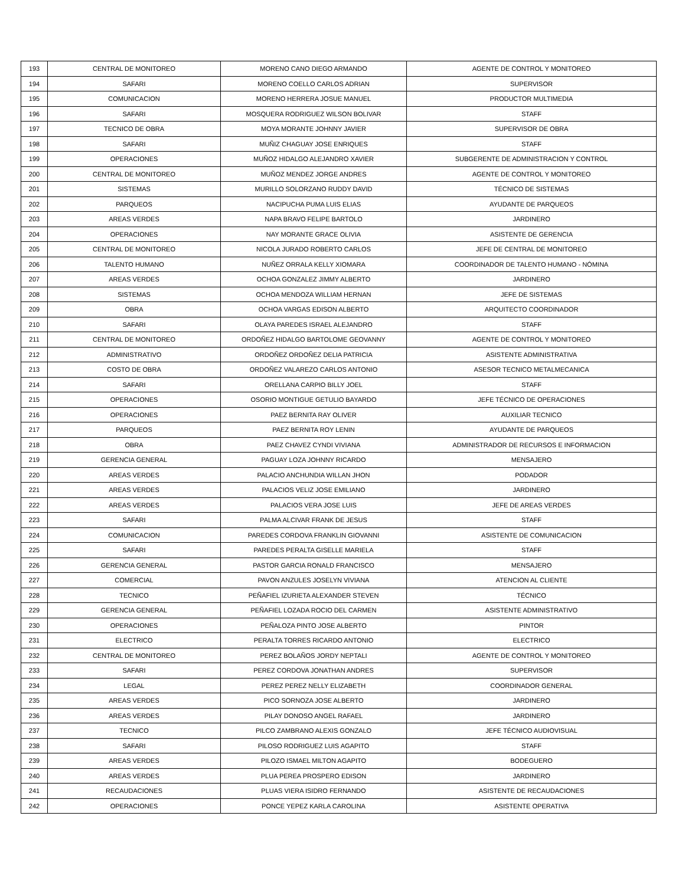| 193 | CENTRAL DE MONITOREO | MORENO CANO DIEGO ARMANDO | AGENTE DE CONTROL Y MONITOREO |
| 194 | SAFARI | MORENO COELLO CARLOS ADRIAN | SUPERVISOR |
| 195 | COMUNICACION | MORENO HERRERA JOSUE MANUEL | PRODUCTOR MULTIMEDIA |
| 196 | SAFARI | MOSQUERA RODRIGUEZ WILSON BOLIVAR | STAFF |
| 197 | TECNICO DE OBRA | MOYA MORANTE JOHNNY JAVIER | SUPERVISOR DE OBRA |
| 198 | SAFARI | MUÑIZ CHAGUAY JOSE ENRIQUES | STAFF |
| 199 | OPERACIONES | MUÑOZ HIDALGO ALEJANDRO XAVIER | SUBGERENTE DE ADMINISTRACION Y CONTROL |
| 200 | CENTRAL DE MONITOREO | MUÑOZ MENDEZ JORGE ANDRES | AGENTE DE CONTROL Y MONITOREO |
| 201 | SISTEMAS | MURILLO SOLORZANO RUDDY DAVID | TÉCNICO DE SISTEMAS |
| 202 | PARQUEOS | NACIPUCHA PUMA LUIS ELIAS | AYUDANTE DE PARQUEOS |
| 203 | AREAS VERDES | NAPA BRAVO FELIPE BARTOLO | JARDINERO |
| 204 | OPERACIONES | NAY MORANTE GRACE OLIVIA | ASISTENTE DE GERENCIA |
| 205 | CENTRAL DE MONITOREO | NICOLA JURADO ROBERTO CARLOS | JEFE DE CENTRAL DE MONITOREO |
| 206 | TALENTO HUMANO | NUÑEZ ORRALA KELLY XIOMARA | COORDINADOR DE TALENTO HUMANO - NÓMINA |
| 207 | AREAS VERDES | OCHOA GONZALEZ JIMMY ALBERTO | JARDINERO |
| 208 | SISTEMAS | OCHOA MENDOZA WILLIAM HERNAN | JEFE DE SISTEMAS |
| 209 | OBRA | OCHOA VARGAS EDISON ALBERTO | ARQUITECTO COORDINADOR |
| 210 | SAFARI | OLAYA PAREDES ISRAEL ALEJANDRO | STAFF |
| 211 | CENTRAL DE MONITOREO | ORDOÑEZ HIDALGO BARTOLOME GEOVANNY | AGENTE DE CONTROL Y MONITOREO |
| 212 | ADMINISTRATIVO | ORDOÑEZ ORDOÑEZ DELIA PATRICIA | ASISTENTE ADMINISTRATIVA |
| 213 | COSTO DE OBRA | ORDOÑEZ VALAREZO CARLOS ANTONIO | ASESOR TECNICO METALMECANICA |
| 214 | SAFARI | ORELLANA CARPIO BILLY JOEL | STAFF |
| 215 | OPERACIONES | OSORIO MONTIGUE GETULIO BAYARDO | JEFE TÉCNICO DE OPERACIONES |
| 216 | OPERACIONES | PAEZ BERNITA RAY OLIVER | AUXILIAR TECNICO |
| 217 | PARQUEOS | PAEZ BERNITA ROY LENIN | AYUDANTE DE PARQUEOS |
| 218 | OBRA | PAEZ CHAVEZ CYNDI VIVIANA | ADMINISTRADOR DE RECURSOS E INFORMACION |
| 219 | GERENCIA GENERAL | PAGUAY LOZA JOHNNY RICARDO | MENSAJERO |
| 220 | AREAS VERDES | PALACIO ANCHUNDIA WILLAN JHON | PODADOR |
| 221 | AREAS VERDES | PALACIOS VELIZ JOSE EMILIANO | JARDINERO |
| 222 | AREAS VERDES | PALACIOS VERA JOSE LUIS | JEFE DE AREAS VERDES |
| 223 | SAFARI | PALMA ALCIVAR FRANK DE JESUS | STAFF |
| 224 | COMUNICACION | PAREDES CORDOVA FRANKLIN GIOVANNI | ASISTENTE DE COMUNICACION |
| 225 | SAFARI | PAREDES PERALTA GISELLE MARIELA | STAFF |
| 226 | GERENCIA GENERAL | PASTOR GARCIA RONALD FRANCISCO | MENSAJERO |
| 227 | COMERCIAL | PAVON ANZULES JOSELYN VIVIANA | ATENCION AL CLIENTE |
| 228 | TECNICO | PEÑAFIEL IZURIETA ALEXANDER STEVEN | TÉCNICO |
| 229 | GERENCIA GENERAL | PEÑAFIEL LOZADA ROCIO DEL CARMEN | ASISTENTE ADMINISTRATIVO |
| 230 | OPERACIONES | PEÑALOZA PINTO JOSE ALBERTO | PINTOR |
| 231 | ELECTRICO | PERALTA TORRES RICARDO ANTONIO | ELECTRICO |
| 232 | CENTRAL DE MONITOREO | PEREZ BOLAÑOS JORDY NEPTALI | AGENTE DE CONTROL Y MONITOREO |
| 233 | SAFARI | PEREZ CORDOVA JONATHAN ANDRES | SUPERVISOR |
| 234 | LEGAL | PEREZ PEREZ NELLY ELIZABETH | COORDINADOR GENERAL |
| 235 | AREAS VERDES | PICO SORNOZA JOSE ALBERTO | JARDINERO |
| 236 | AREAS VERDES | PILAY DONOSO ANGEL RAFAEL | JARDINERO |
| 237 | TECNICO | PILCO ZAMBRANO ALEXIS GONZALO | JEFE TÉCNICO AUDIOVISUAL |
| 238 | SAFARI | PILOSO RODRIGUEZ LUIS AGAPITO | STAFF |
| 239 | AREAS VERDES | PILOZO ISMAEL MILTON AGAPITO | BODEGUERO |
| 240 | AREAS VERDES | PLUA PEREA PROSPERO EDISON | JARDINERO |
| 241 | RECAUDACIONES | PLUAS VIERA ISIDRO FERNANDO | ASISTENTE DE RECAUDACIONES |
| 242 | OPERACIONES | PONCE YEPEZ KARLA CAROLINA | ASISTENTE OPERATIVA |